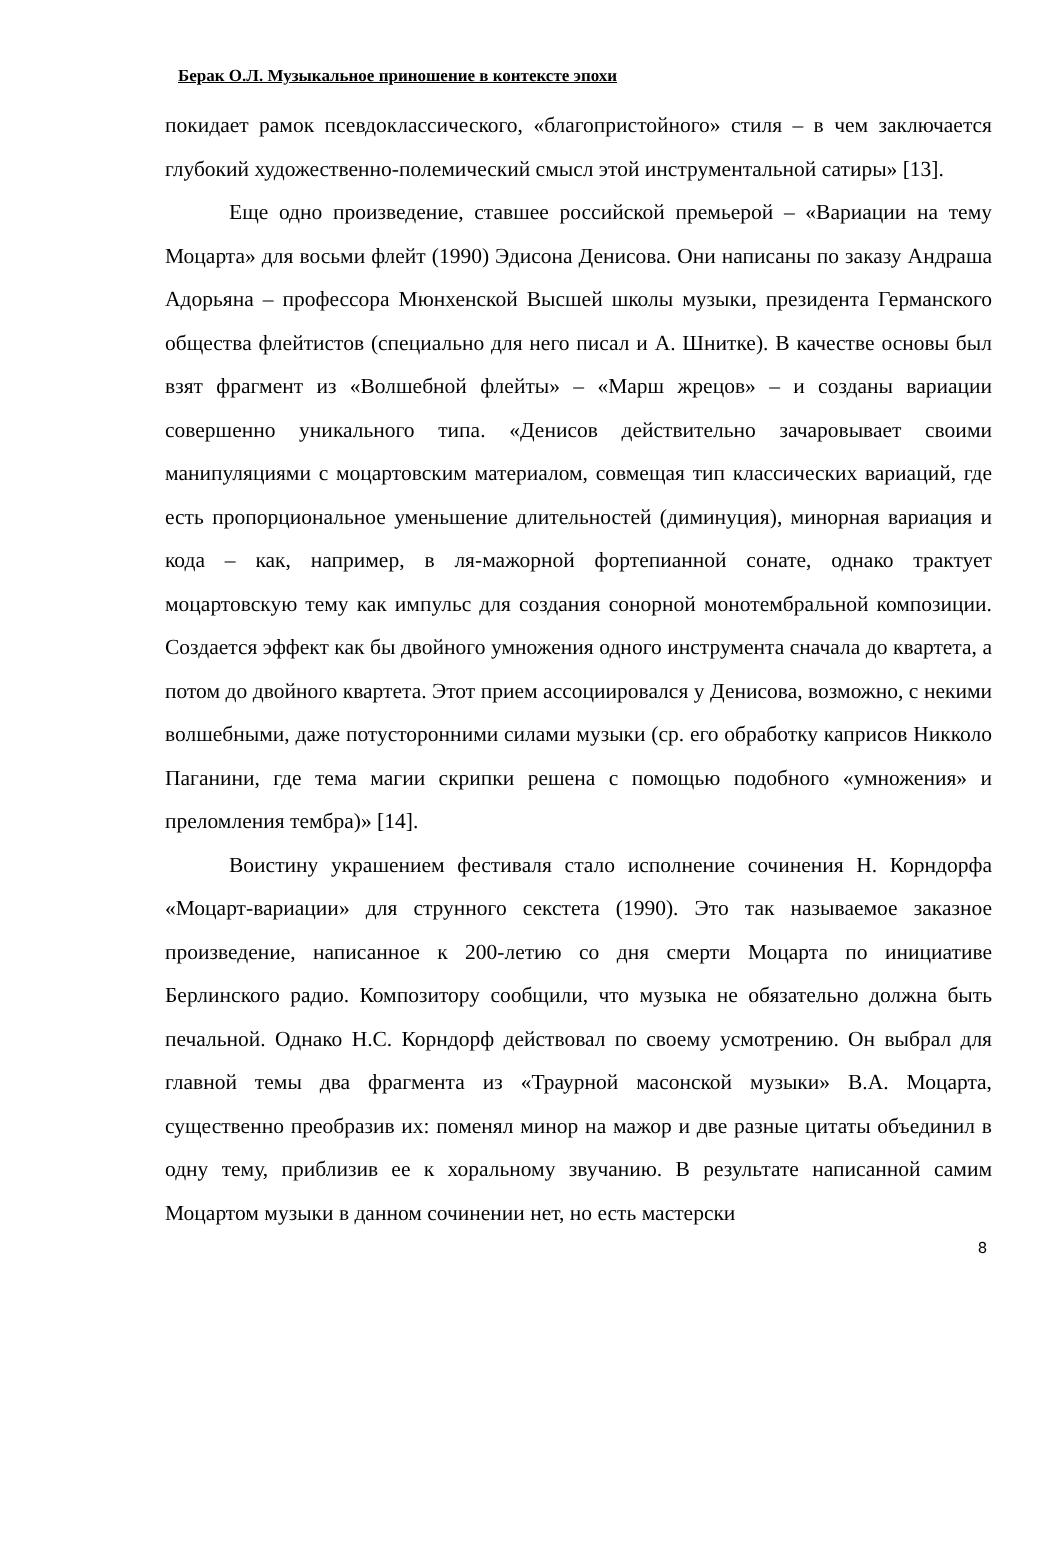Берак О.Л. Музыкальное приношение в контексте эпохи
покидает рамок псевдоклассического, «благопристойного» стиля – в чем заключается глубокий художественно-полемический смысл этой инструментальной сатиры» [13].
Еще одно произведение, ставшее российской премьерой – «Вариации на тему Моцарта» для восьми флейт (1990) Эдисона Денисова. Они написаны по заказу Андраша Адорьяна – профессора Мюнхенской Высшей школы музыки, президента Германского общества флейтистов (специально для него писал и А. Шнитке). В качестве основы был взят фрагмент из «Волшебной флейты» – «Марш жрецов» – и созданы вариации совершенно уникального типа. «Денисов действительно зачаровывает своими манипуляциями с моцартовским материалом, совмещая тип классических вариаций, где есть пропорциональное уменьшение длительностей (диминуция), минорная вариация и кода – как, например, в ля-мажорной фортепианной сонате, однако трактует моцартовскую тему как импульс для создания сонорной монотембральной композиции. Создается эффект как бы двойного умножения одного инструмента сначала до квартета, а потом до двойного квартета. Этот прием ассоциировался у Денисова, возможно, с некими волшебными, даже потусторонними силами музыки (ср. его обработку каприсов Никколо Паганини, где тема магии скрипки решена с помощью подобного «умножения» и преломления тембра)» [14].
Воистину украшением фестиваля стало исполнение сочинения Н. Корндорфа «Моцарт-вариации» для струнного секстета (1990). Это так называемое заказное произведение, написанное к 200-летию со дня смерти Моцарта по инициативе Берлинского радио. Композитору сообщили, что музыка не обязательно должна быть печальной. Однако Н.С. Корндорф действовал по своему усмотрению. Он выбрал для главной темы два фрагмента из «Траурной масонской музыки» В.А. Моцарта, существенно преобразив их: поменял минор на мажор и две разные цитаты объединил в одну тему, приблизив ее к хоральному звучанию. В результате написанной самим Моцартом музыки в данном сочинении нет, но есть мастерски
8